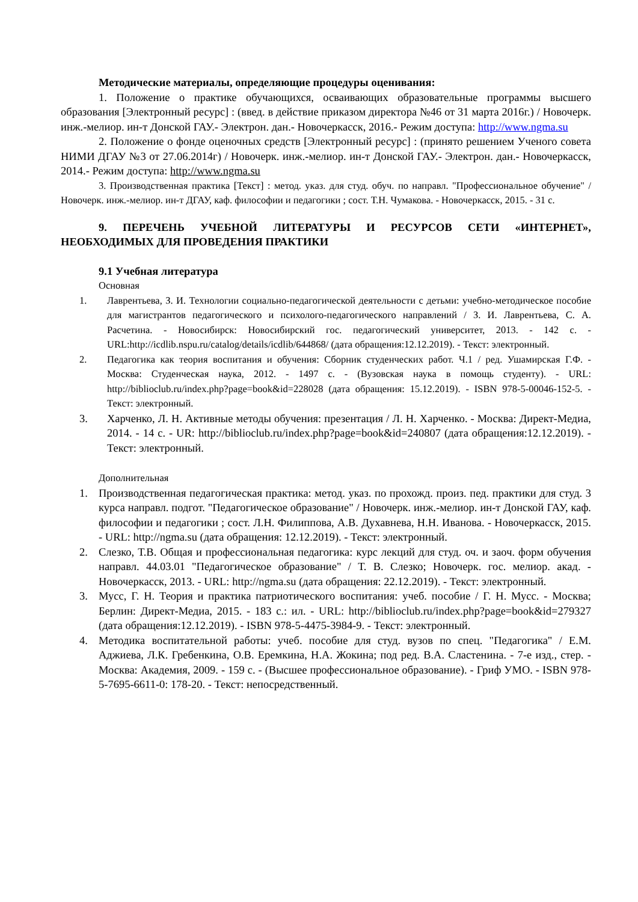Методические материалы, определяющие процедуры оценивания:
1. Положение о практике обучающихся, осваивающих образовательные программы высшего образования [Электронный ресурс] : (введ. в действие приказом директора №46 от 31 марта 2016г.) / Новочерк. инж.-мелиор. ин-т Донской ГАУ.- Электрон. дан.- Новочеркасск, 2016.- Режим доступа: http://www.ngma.su
2. Положение о фонде оценочных средств [Электронный ресурс] : (принято решением Ученого совета НИМИ ДГАУ №3 от 27.06.2014г) / Новочерк. инж.-мелиор. ин-т Донской ГАУ.- Электрон. дан.- Новочеркасск, 2014.- Режим доступа: http://www.ngma.su
3. Производственная практика [Текст] : метод. указ. для студ. обуч. по направл. "Профессиональное обучение" / Новочерк. инж.-мелиор. ин-т ДГАУ, каф. философии и педагогики ; сост. Т.Н. Чумакова. - Новочеркасск, 2015. - 31 с.
9. ПЕРЕЧЕНЬ УЧЕБНОЙ ЛИТЕРАТУРЫ И РЕСУРСОВ СЕТИ «ИНТЕРНЕТ», НЕОБХОДИМЫХ ДЛЯ ПРОВЕДЕНИЯ ПРАКТИКИ
9.1 Учебная литература
Основная
1. Лаврентьева, З. И. Технологии социально-педагогической деятельности с детьми: учебно-методическое пособие для магистрантов педагогического и психолого-педагогического направлений / З. И. Лаврентьева, С. А. Расчетина. - Новосибирск: Новосибирский гос. педагогический университет, 2013. - 142 с. - URL:http://icdlib.nspu.ru/catalog/details/icdlib/644868/ (дата обращения:12.12.2019). - Текст: электронный.
2. Педагогика как теория воспитания и обучения: Сборник студенческих работ. Ч.1 / ред. Ушамирская Г.Ф. - Москва: Студенческая наука, 2012. - 1497 с. - (Вузовская наука в помощь студенту). - URL: http://biblioclub.ru/index.php?page=book&id=228028 (дата обращения: 15.12.2019). - ISBN 978-5-00046-152-5. - Текст: электронный.
3. Харченко, Л. Н. Активные методы обучения: презентация / Л. Н. Харченко. - Москва: Директ-Медиа, 2014. - 14 с. - UR: http://biblioclub.ru/index.php?page=book&id=240807 (дата обращения:12.12.2019). - Текст: электронный.
Дополнительная
1. Производственная педагогическая практика: метод. указ. по прохожд. произ. пед. практики для студ. 3 курса направл. подгот. "Педагогическое образование" / Новочерк. инж.-мелиор. ин-т Донской ГАУ, каф. философии и педагогики ; сост. Л.Н. Филиппова, А.В. Духавнева, Н.Н. Иванова. - Новочеркасск, 2015. - URL: http://ngma.su (дата обращения: 12.12.2019). - Текст: электронный.
2. Слезко, Т.В. Общая и профессиональная педагогика: курс лекций для студ. оч. и заоч. форм обучения направл. 44.03.01 "Педагогическое образование" / Т. В. Слезко; Новочерк. гос. мелиор. акад. - Новочеркасск, 2013. - URL: http://ngma.su (дата обращения: 22.12.2019). - Текст: электронный.
3. Мусс, Г. Н. Теория и практика патриотического воспитания: учеб. пособие / Г. Н. Мусс. - Москва; Берлин: Директ-Медиа, 2015. - 183 с.: ил. - URL: http://biblioclub.ru/index.php?page=book&id=279327 (дата обращения:12.12.2019). - ISBN 978-5-4475-3984-9. - Текст: электронный.
4. Методика воспитательной работы: учеб. пособие для студ. вузов по спец. "Педагогика" / Е.М. Аджиева, Л.К. Гребенкина, О.В. Еремкина, Н.А. Жокина; под ред. В.А. Сластенина. - 7-е изд., стер. - Москва: Академия, 2009. - 159 с. - (Высшее профессиональное образование). - Гриф УМО. - ISBN 978-5-7695-6611-0: 178-20. - Текст: непосредственный.